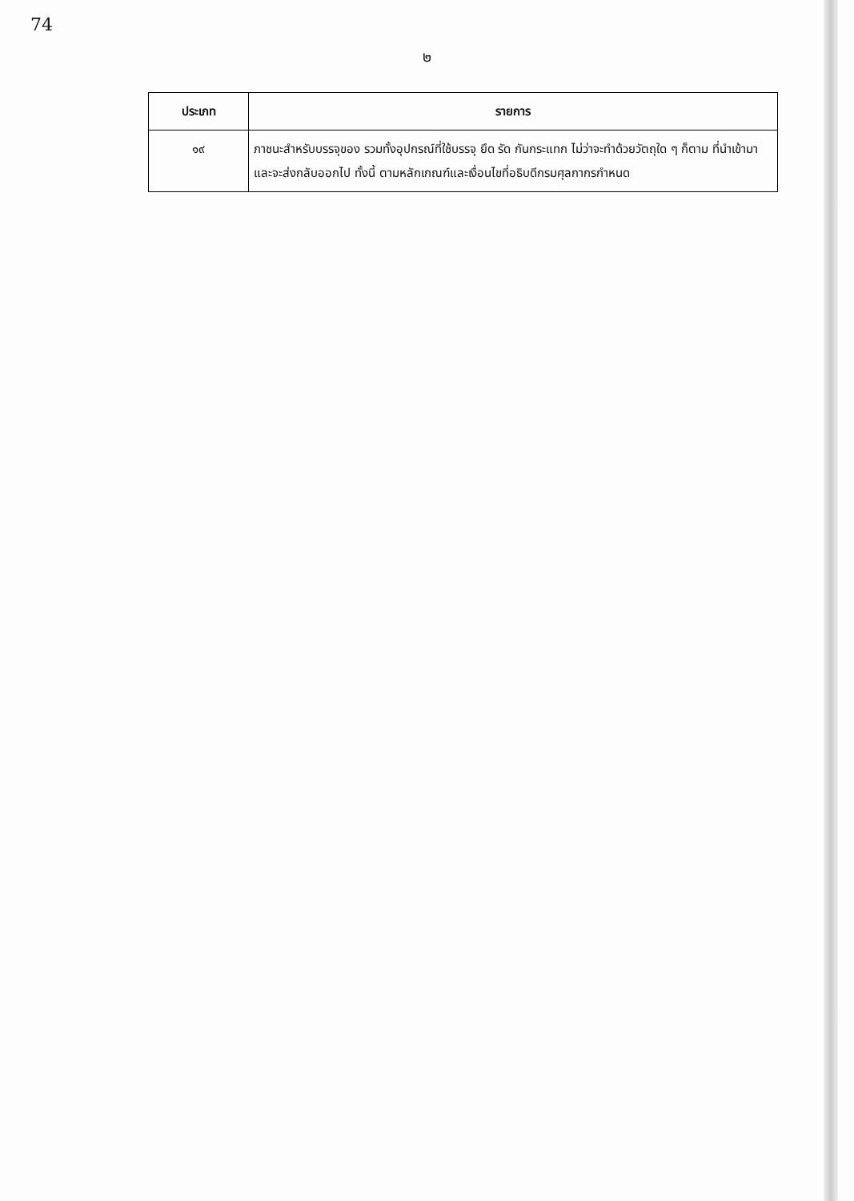74
๒
| ประเภท | รายการ |
| --- | --- |
| ๑๙ | ภาชนะสำหรับบรรจุของ รวมทั้งอุปกรณ์ที่ใช้บรรจุ ยึด รัด กันกระแทก ไม่ว่าจะทำด้วยวัตถุใด ๆ ก็ตาม ที่นำเข้ามาและจะส่งกลับออกไป ทั้งนี้ ตามหลักเกณฑ์และเงื่อนไขที่อธิบดีกรมศุลกากรกำหนด |